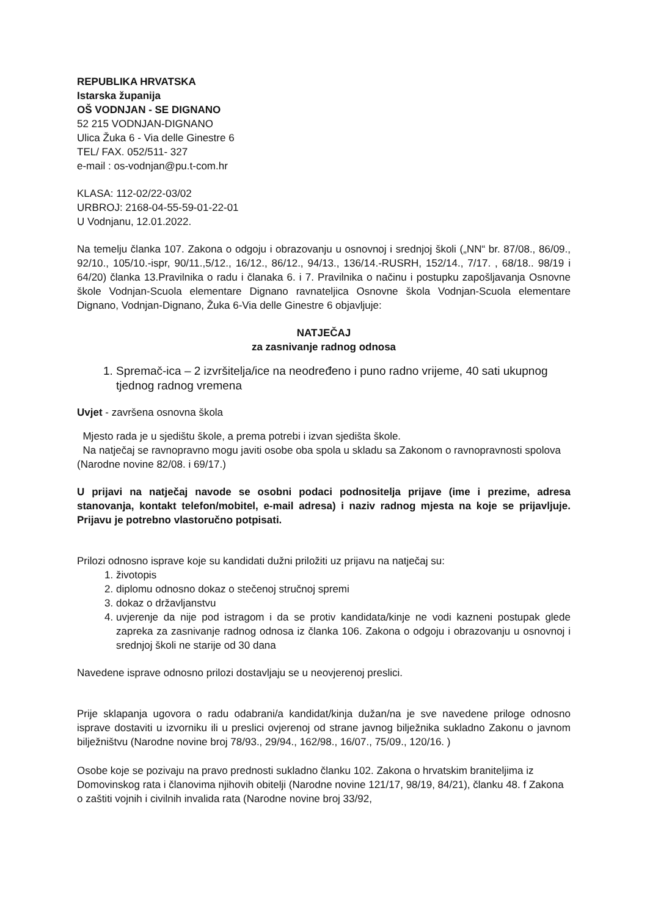REPUBLIKA HRVATSKA
Istarska županija
OŠ VODNJAN - SE DIGNANO
52 215 VODNJAN-DIGNANO
Ulica Žuka 6 - Via delle Ginestre 6
TEL/ FAX. 052/511- 327
e-mail : os-vodnjan@pu.t-com.hr
KLASA: 112-02/22-03/02
URBROJ: 2168-04-55-59-01-22-01
U Vodnjanu, 12.01.2022.
Na temelju članka 107. Zakona o odgoju i obrazovanju u osnovnoj i srednjoj školi („NN“ br. 87/08., 86/09., 92/10., 105/10.-ispr, 90/11.,5/12., 16/12., 86/12., 94/13., 136/14.-RUSRH, 152/14., 7/17. , 68/18.. 98/19 i 64/20) članka 13.Pravilnika o radu i članaka 6. i 7. Pravilnika o načinu i postupku zapošljavanja Osnovne škole Vodnjan-Scuola elementare Dignano ravnateljica Osnovne škola Vodnjan-Scuola elementare Dignano, Vodnjan-Dignano, Žuka 6-Via delle Ginestre 6 objavljuje:
NATJEČAJ
za zasnivanje radnog odnosa
1. Spremač-ica – 2 izvršitelja/ice na neodređeno i puno radno vrijeme, 40 sati ukupnog tjednog radnog vremena
Uvjet - završena osnovna škola
Mjesto rada je u sjedištu škole, a prema potrebi i izvan sjedišta škole.
Na natječaj se ravnopravno mogu javiti osobe oba spola u skladu sa Zakonom o ravnopravnosti spolova (Narodne novine 82/08. i 69/17.)
U prijavi na natječaj navode se osobni podaci podnositelja prijave (ime i prezime, adresa stanovanja, kontakt telefon/mobitel, e-mail adresa) i naziv radnog mjesta na koje se prijavljuje. Prijavu je potrebno vlastoručno potpisati.
Prilozi odnosno isprave koje su kandidati dužni priložiti uz prijavu na natječaj su:
1. životopis
2. diplomu odnosno dokaz o stečenoj stručnoj spremi
3. dokaz o državljanstvu
4. uvjerenje da nije pod istragom i da se protiv kandidata/kinje ne vodi kazneni postupak glede zapreka za zasnivanje radnog odnosa iz članka 106. Zakona o odgoju i obrazovanju u osnovnoj i srednjoj školi ne starije od 30 dana
Navedene isprave odnosno prilozi dostavljaju se u neovjerenoj preslici.
Prije sklapanja ugovora o radu odabrani/a kandidat/kinja dužan/na je sve navedene priloge odnosno isprave dostaviti u izvorniku ili u preslici ovjerenoj od strane javnog bilježnika sukladno Zakonu o javnom bilježništvu (Narodne novine broj 78/93., 29/94., 162/98., 16/07., 75/09., 120/16. )
Osobe koje se pozivaju na pravo prednosti sukladno članku 102. Zakona o hrvatskim braniteljima iz Domovinskog rata i članovima njihovih obitelji (Narodne novine 121/17, 98/19, 84/21), članku 48. f Zakona o zaštiti vojnih i civilnih invalida rata (Narodne novine broj 33/92,